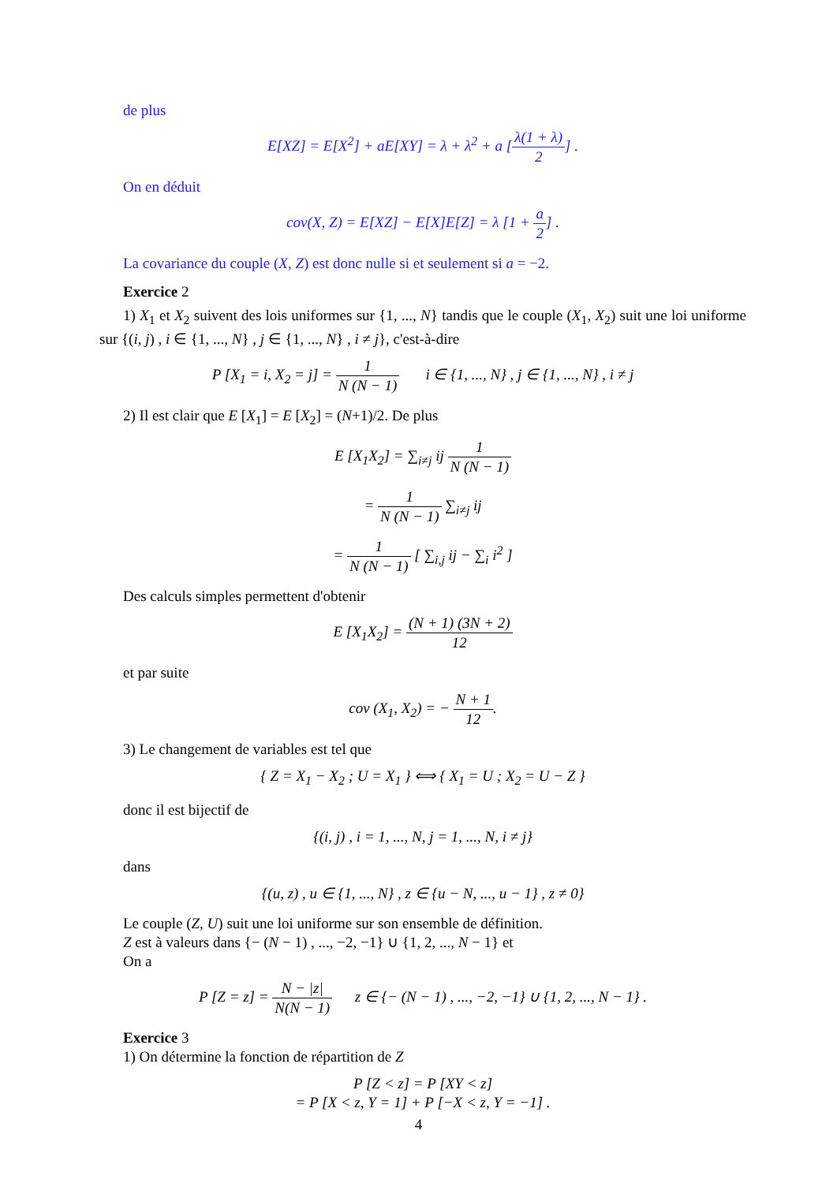de plus
E[XZ] = E[X<sup>2</sup>] + aE[XY] = λ + λ<sup>2</sup> + a [λ(1 + λ) 2] .
On en déduit
cov(X, Z) = E[XZ] − E[X]E[Z] = λ [1 + a 2] .
La covariance du couple (X, Z) est donc nulle si et seulement si a = −2.
Exercice 2
1) X<sub>1</sub> et X<sub>2</sub> suivent des lois uniformes sur {1, ..., N} tandis que le couple (X<sub>1</sub>, X<sub>2</sub>) suit une loi uniforme sur {(i, j) , i ∈ {1, ..., N} , j ∈ {1, ..., N} , i ≠ j}, c'est-à-dire
P [X<sub>1</sub> = i, X<sub>2</sub> = j] = 1 N (N − 1) i ∈ {1, ..., N} , j ∈ {1, ..., N} , i ≠ j
2) Il est clair que E [X<sub>1</sub>] = E [X<sub>2</sub>] = (N+1)/2. De plus
E [X<sub>1</sub>X<sub>2</sub>] = ∑<sub>i≠j</sub> ij 1 N (N − 1)
= 1 N (N − 1) ∑<sub>i≠j</sub> ij
= 1 N (N − 1) [ ∑<sub>i,j</sub> ij − ∑<sub>i</sub> i<sup>2</sup> ]
Des calculs simples permettent d'obtenir
E [X<sub>1</sub>X<sub>2</sub>] = (N + 1) (3N + 2) 12
et par suite
cov (X<sub>1</sub>, X<sub>2</sub>) = − N + 1 12.
3) Le changement de variables est tel que
{ Z = X<sub>1</sub> − X<sub>2</sub> ; U = X<sub>1</sub> } ⟺ { X<sub>1</sub> = U ; X<sub>2</sub> = U − Z }
donc il est bijectif de
{(i, j) , i = 1, ..., N, j = 1, ..., N, i ≠ j}
dans
{(u, z) , u ∈ {1, ..., N} , z ∈ {u − N, ..., u − 1} , z ≠ 0}
Le couple (Z, U) suit une loi uniforme sur son ensemble de définition.
Z est à valeurs dans {− (N − 1) , ..., −2, −1} ∪ {1, 2, ..., N − 1} et
On a
P [Z = z] = N − |z| N(N − 1) z ∈ {− (N − 1) , ..., −2, −1} ∪ {1, 2, ..., N − 1} .
Exercice 3
1) On détermine la fonction de répartition de Z
P [Z < z] = P [XY < z]
= P [X < z, Y = 1] + P [−X < z, Y = −1] .
4